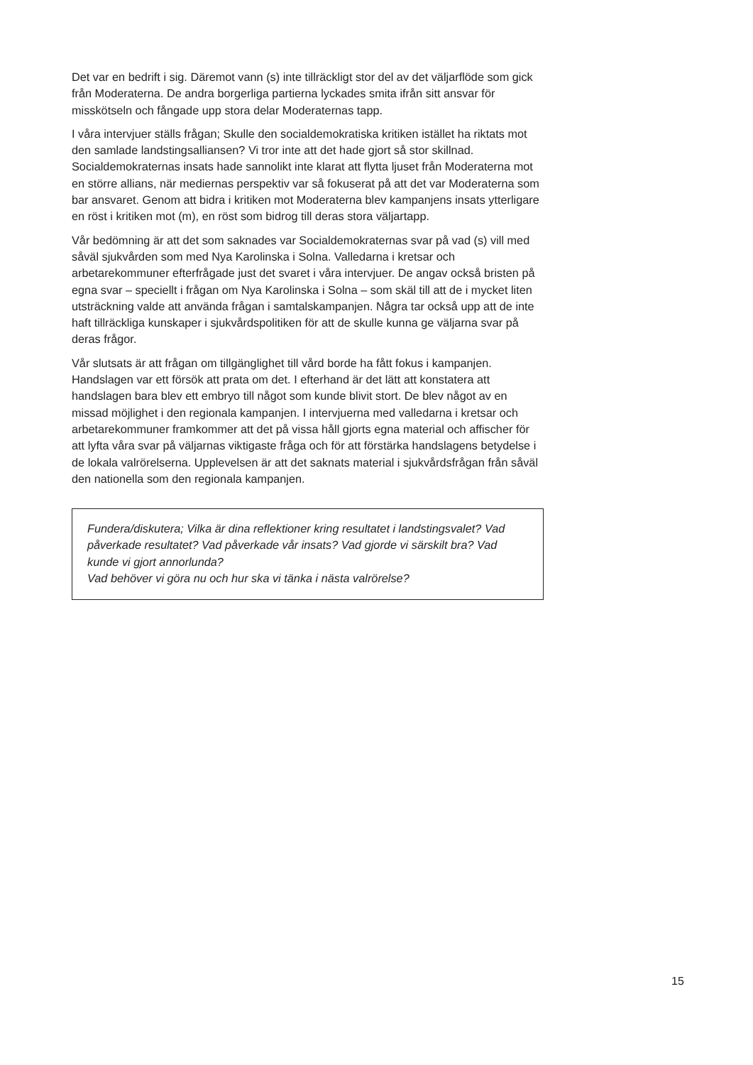Det var en bedrift i sig. Däremot vann (s) inte tillräckligt stor del av det väljarflöde som gick från Moderaterna. De andra borgerliga partierna lyckades smita ifrån sitt ansvar för misskötseln och fångade upp stora delar Moderaternas tapp.
I våra intervjuer ställs frågan; Skulle den socialdemokratiska kritiken istället ha riktats mot den samlade landstingsalliansen? Vi tror inte att det hade gjort så stor skillnad. Socialdemokraternas insats hade sannolikt inte klarat att flytta ljuset från Moderaterna mot en större allians, när mediernas perspektiv var så fokuserat på att det var Moderaterna som bar ansvaret. Genom att bidra i kritiken mot Moderaterna blev kampanjens insats ytterligare en röst i kritiken mot (m), en röst som bidrog till deras stora väljartapp.
Vår bedömning är att det som saknades var Socialdemokraternas svar på vad (s) vill med såväl sjukvården som med Nya Karolinska i Solna. Valledarna i kretsar och arbetarekommuner efterfrågade just det svaret i våra intervjuer. De angav också bristen på egna svar – speciellt i frågan om Nya Karolinska i Solna – som skäl till att de i mycket liten utsträckning valde att använda frågan i samtalskampanjen. Några tar också upp att de inte haft tillräckliga kunskaper i sjukvårdspolitiken för att de skulle kunna ge väljarna svar på deras frågor.
Vår slutsats är att frågan om tillgänglighet till vård borde ha fått fokus i kampanjen. Handslagen var ett försök att prata om det. I efterhand är det lätt att konstatera att handslagen bara blev ett embryo till något som kunde blivit stort. De blev något av en missad möjlighet i den regionala kampanjen. I intervjuerna med valledarna i kretsar och arbetarekommuner framkommer att det på vissa håll gjorts egna material och affischer för att lyfta våra svar på väljarnas viktigaste fråga och för att förstärka handslagens betydelse i de lokala valrörelserna. Upplevelsen är att det saknats material i sjukvårdsfrågan från såväl den nationella som den regionala kampanjen.
Fundera/diskutera; Vilka är dina reflektioner kring resultatet i landstingsvalet? Vad påverkade resultatet? Vad påverkade vår insats? Vad gjorde vi särskilt bra? Vad kunde vi gjort annorlunda?
Vad behöver vi göra nu och hur ska vi tänka i nästa valrörelse?
15